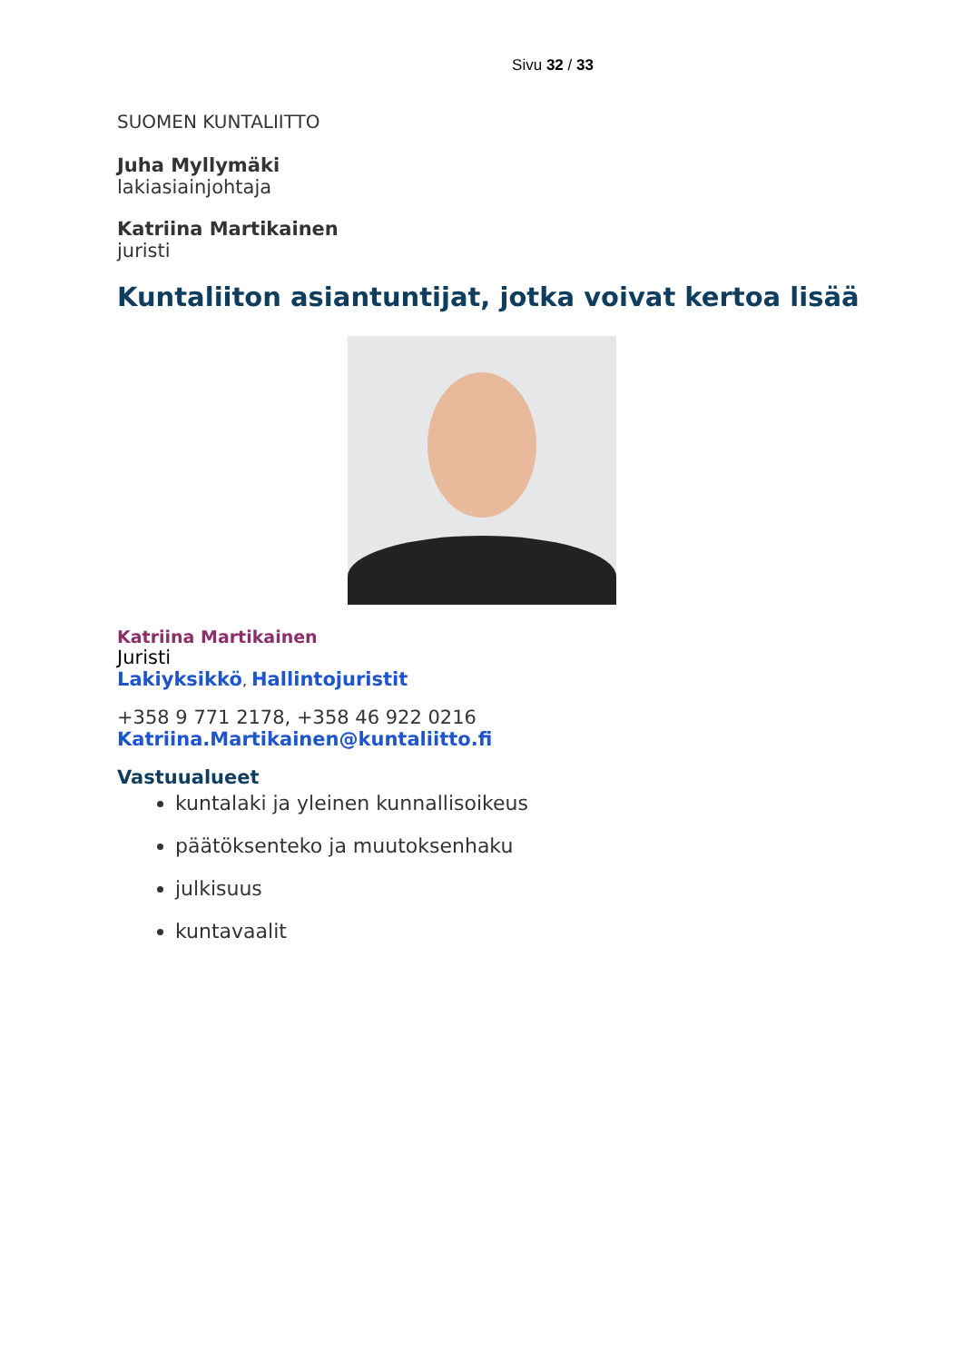Sivu 32 / 33
SUOMEN KUNTALIITTO
Juha Myllymäki
lakiasiainjohtaja
Katriina Martikainen
juristi
Kuntaliiton asiantuntijat, jotka voivat kertoa lisää
Katriina Martikainen
Juristi
Lakiyksikkö, Hallintojuristit
+358 9 771 2178, +358 46 922 0216
Katriina.Martikainen@kuntaliitto.fi
Vastuualueet
kuntalaki ja yleinen kunnallisoikeus
päätöksenteko ja muutoksenhaku
julkisuus
kuntavaalit